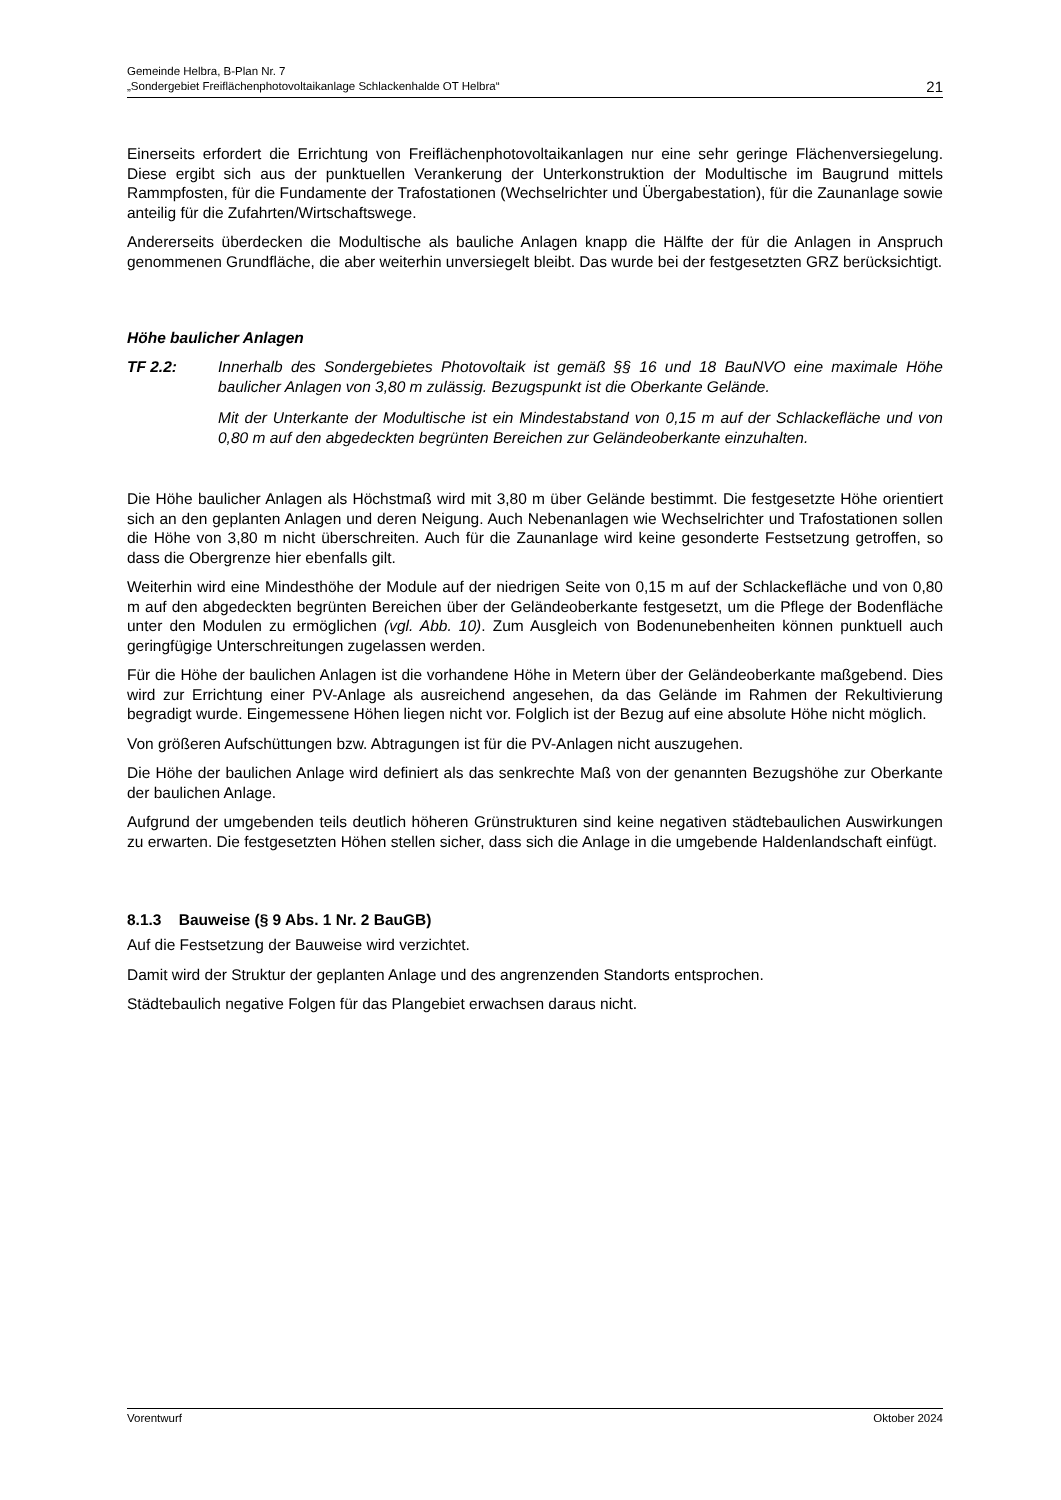Gemeinde Helbra, B-Plan Nr. 7
„Sondergebiet Freiflächenphotovoltaikanlage Schlackenhalde OT Helbra“
21
Einerseits erfordert die Errichtung von Freiflächenphotovoltaikanlagen nur eine sehr geringe Flächenversiegelung. Diese ergibt sich aus der punktuellen Verankerung der Unterkonstruktion der Modultische im Baugrund mittels Rammpfosten, für die Fundamente der Trafostationen (Wechselrichter und Übergabestation), für die Zaunanlage sowie anteilig für die Zufahrten/Wirtschaftswege.
Andererseits überdecken die Modultische als bauliche Anlagen knapp die Hälfte der für die Anlagen in Anspruch genommenen Grundfläche, die aber weiterhin unversiegelt bleibt. Das wurde bei der festgesetzten GRZ berücksichtigt.
Höhe baulicher Anlagen
TF 2.2:
Innerhalb des Sondergebietes Photovoltaik ist gemäß §§ 16 und 18 BauNVO eine maximale Höhe baulicher Anlagen von 3,80 m zulässig. Bezugspunkt ist die Oberkante Gelände.
Mit der Unterkante der Modultische ist ein Mindestabstand von 0,15 m auf der Schlackefläche und von 0,80 m auf den abgedeckten begrünten Bereichen zur Geländeoberkante einzuhalten.
Die Höhe baulicher Anlagen als Höchstmaß wird mit 3,80 m über Gelände bestimmt. Die festgesetzte Höhe orientiert sich an den geplanten Anlagen und deren Neigung. Auch Nebenanlagen wie Wechselrichter und Trafostationen sollen die Höhe von 3,80 m nicht überschreiten. Auch für die Zaunanlage wird keine gesonderte Festsetzung getroffen, so dass die Obergrenze hier ebenfalls gilt.
Weiterhin wird eine Mindesthöhe der Module auf der niedrigen Seite von 0,15 m auf der Schlackefläche und von 0,80 m auf den abgedeckten begrünten Bereichen über der Geländeoberkante festgesetzt, um die Pflege der Bodenfläche unter den Modulen zu ermöglichen (vgl. Abb. 10). Zum Ausgleich von Bodenunebenheiten können punktuell auch geringfügige Unterschreitungen zugelassen werden.
Für die Höhe der baulichen Anlagen ist die vorhandene Höhe in Metern über der Geländeoberkante maßgebend. Dies wird zur Errichtung einer PV-Anlage als ausreichend angesehen, da das Gelände im Rahmen der Rekultivierung begradigt wurde. Eingemessene Höhen liegen nicht vor. Folglich ist der Bezug auf eine absolute Höhe nicht möglich.
Von größeren Aufschüttungen bzw. Abtragungen ist für die PV-Anlagen nicht auszugehen.
Die Höhe der baulichen Anlage wird definiert als das senkrechte Maß von der genannten Bezugshöhe zur Oberkante der baulichen Anlage.
Aufgrund der umgebenden teils deutlich höheren Grünstrukturen sind keine negativen städtebaulichen Auswirkungen zu erwarten. Die festgesetzten Höhen stellen sicher, dass sich die Anlage in die umgebende Haldenlandschaft einfügt.
8.1.3 Bauweise (§ 9 Abs. 1 Nr. 2 BauGB)
Auf die Festsetzung der Bauweise wird verzichtet.
Damit wird der Struktur der geplanten Anlage und des angrenzenden Standorts entsprochen.
Städtebaulich negative Folgen für das Plangebiet erwachsen daraus nicht.
Vorentwurf Oktober 2024